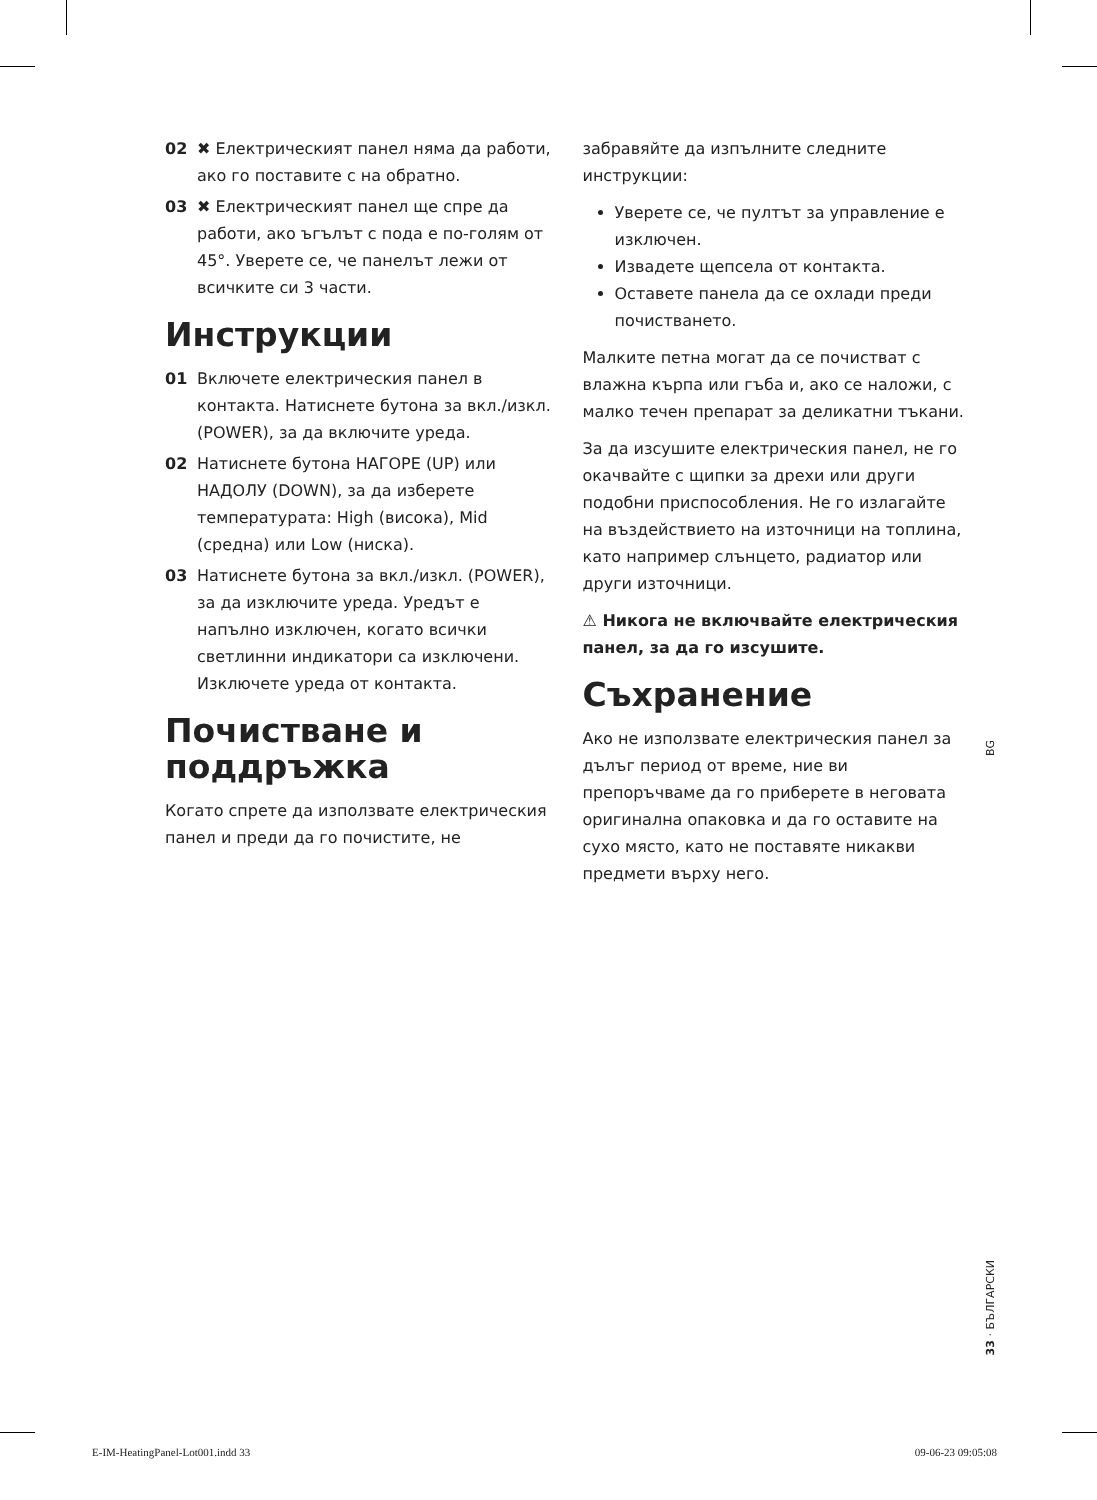02 ✖ Електрическият панел няма да работи, ако го поставите с на обратно.
03 ✖ Електрическият панел ще спре да работи, ако ъгълът с пода е по-голям от 45°. Уверете се, че панелът лежи от всичките си 3 части.
Инструкции
01 Включете електрическия панел в контакта. Натиснете бутона за вкл./изкл. (POWER), за да включите уреда.
02 Натиснете бутона НАГОРЕ (UP) или НАДОЛУ (DOWN), за да изберете температурата: High (висока), Mid (средна) или Low (ниска).
03 Натиснете бутона за вкл./изкл. (POWER), за да изключите уреда. Уредът е напълно изключен, когато всички светлинни индикатори са изключени. Изключете уреда от контакта.
Почистване и поддръжка
Когато спрете да използвате електрическия панел и преди да го почистите, не
забравяйте да изпълните следните инструкции:
Уверете се, че пултът за управление е изключен.
Извадете щепсела от контакта.
Оставете панела да се охлади преди почистването.
Малките петна могат да се почистват с влажна кърпа или гъба и, ако се наложи, с малко течен препарат за деликатни тъкани.
За да изсушите електрическия панел, не го окачвайте с щипки за дрехи или други подобни приспособления. Не го излагайте на въздействието на източници на топлина, като например слънцето, радиатор или други източници.
⚠ Никога не включвайте електрическия панел, за да го изсушите.
Съхранение
Ако не използвате електрическия панел за дълъг период от време, ние ви препоръчваме да го приберете в неговата оригинална опаковка и да го оставите на сухо място, като не поставяте никакви предмети върху него.
BG
33 · БЪЛГАРСКИ
E-IM-HeatingPanel-Lot001.indd 33
09-06-23 09:05:08